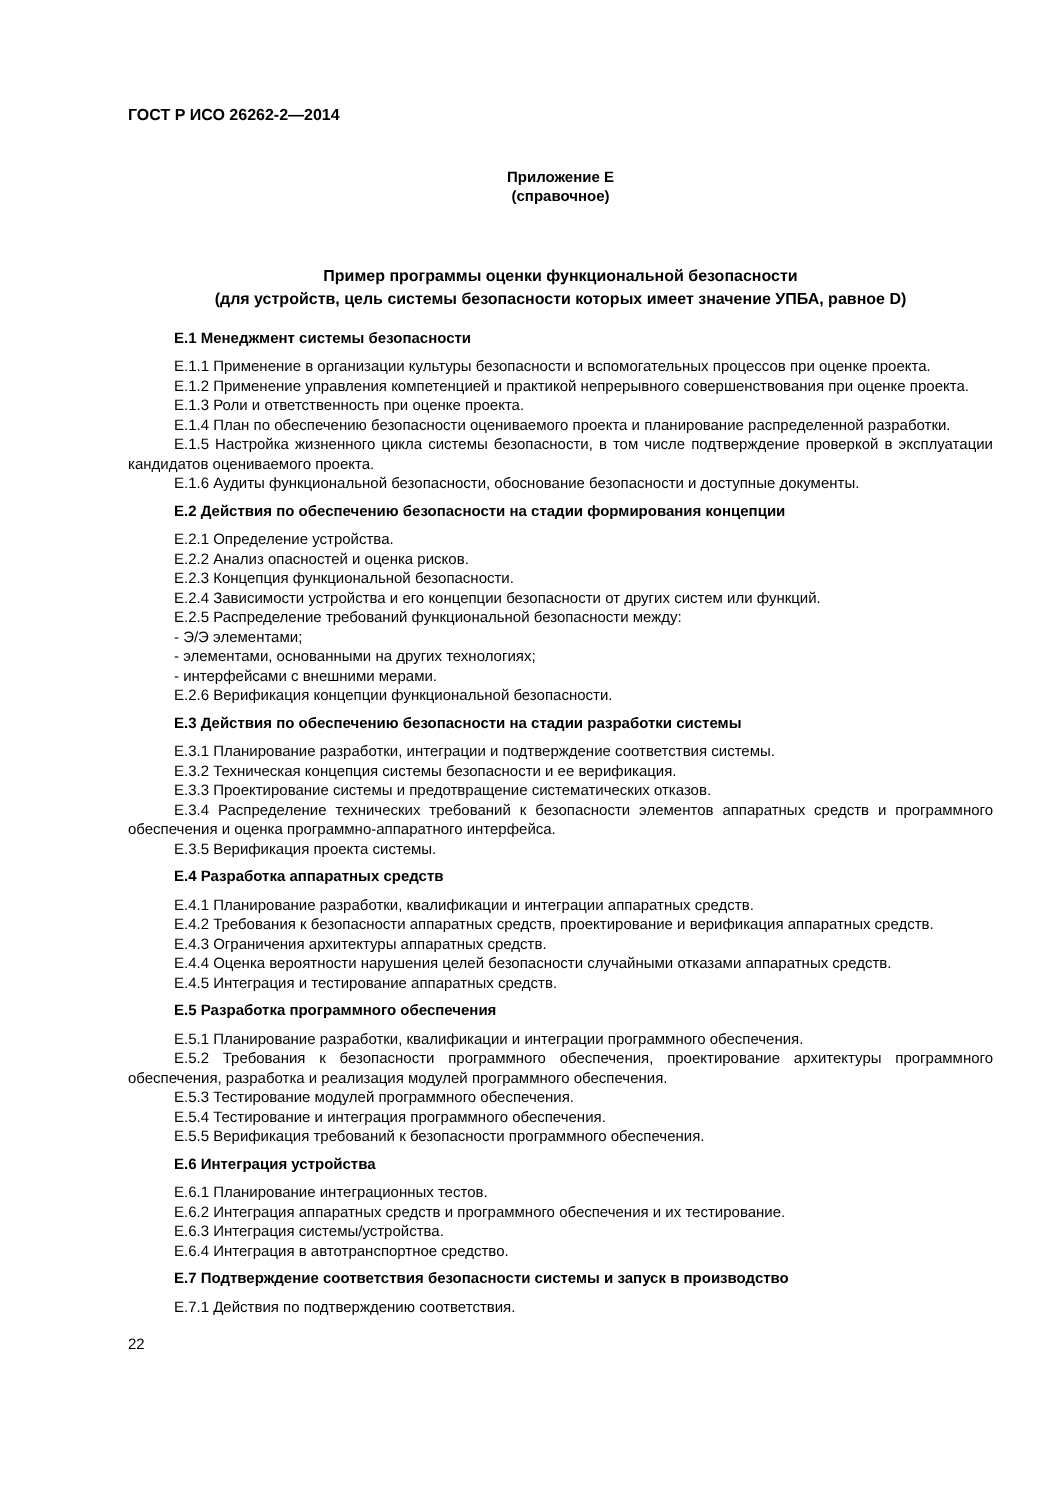ГОСТ Р ИСО 26262-2—2014
Приложение Е
(справочное)
Пример программы оценки функциональной безопасности
(для устройств, цель системы безопасности которых имеет значение УПБА, равное D)
Е.1 Менеджмент системы безопасности
Е.1.1 Применение в организации культуры безопасности и вспомогательных процессов при оценке проекта.
Е.1.2 Применение управления компетенцией и практикой непрерывного совершенствования при оценке проекта.
Е.1.3 Роли и ответственность при оценке проекта.
Е.1.4 План по обеспечению безопасности оцениваемого проекта и планирование распределенной разработки.
Е.1.5 Настройка жизненного цикла системы безопасности, в том числе подтверждение проверкой в эксплуатации кандидатов оцениваемого проекта.
Е.1.6 Аудиты функциональной безопасности, обоснование безопасности и доступные документы.
Е.2 Действия по обеспечению безопасности на стадии формирования концепции
Е.2.1 Определение устройства.
Е.2.2 Анализ опасностей и оценка рисков.
Е.2.3 Концепция функциональной безопасности.
Е.2.4 Зависимости устройства и его концепции безопасности от других систем или функций.
Е.2.5 Распределение требований функциональной безопасности между:
- Э/Э элементами;
- элементами, основанными на других технологиях;
- интерфейсами с внешними мерами.
Е.2.6 Верификация концепции функциональной безопасности.
Е.3 Действия по обеспечению безопасности на стадии разработки системы
Е.3.1 Планирование разработки, интеграции и подтверждение соответствия системы.
Е.3.2 Техническая концепция системы безопасности и ее верификация.
Е.3.3 Проектирование системы и предотвращение систематических отказов.
Е.3.4 Распределение технических требований к безопасности элементов аппаратных средств и программного обеспечения и оценка программно-аппаратного интерфейса.
Е.3.5 Верификация проекта системы.
Е.4 Разработка аппаратных средств
Е.4.1 Планирование разработки, квалификации и интеграции аппаратных средств.
Е.4.2 Требования к безопасности аппаратных средств, проектирование и верификация аппаратных средств.
Е.4.3 Ограничения архитектуры аппаратных средств.
Е.4.4 Оценка вероятности нарушения целей безопасности случайными отказами аппаратных средств.
Е.4.5 Интеграция и тестирование аппаратных средств.
Е.5 Разработка программного обеспечения
Е.5.1 Планирование разработки, квалификации и интеграции программного обеспечения.
Е.5.2 Требования к безопасности программного обеспечения, проектирование архитектуры программного обеспечения, разработка и реализация модулей программного обеспечения.
Е.5.3 Тестирование модулей программного обеспечения.
Е.5.4 Тестирование и интеграция программного обеспечения.
Е.5.5 Верификация требований к безопасности программного обеспечения.
Е.6 Интеграция устройства
Е.6.1 Планирование интеграционных тестов.
Е.6.2 Интеграция аппаратных средств и программного обеспечения и их тестирование.
Е.6.3 Интеграция системы/устройства.
Е.6.4 Интеграция в автотранспортное средство.
Е.7 Подтверждение соответствия безопасности системы и запуск в производство
Е.7.1 Действия по подтверждению соответствия.
22